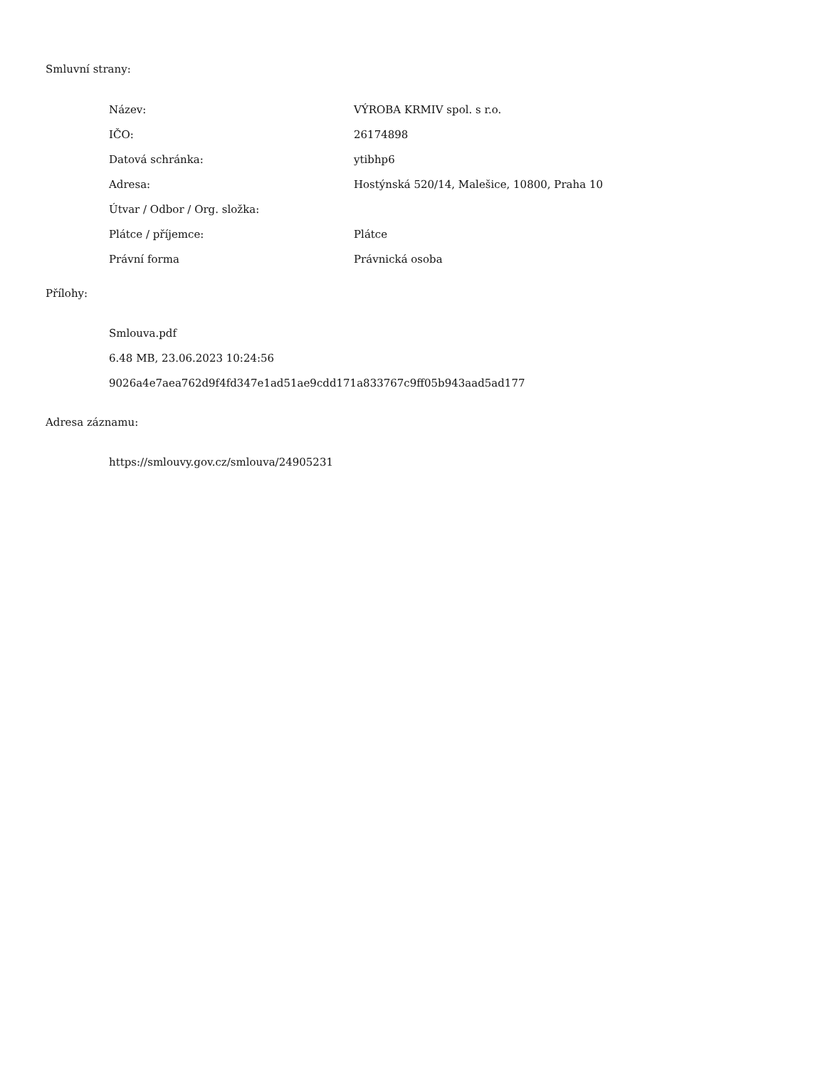Smluvní strany:
| Název: | VÝROBA KRMIV spol. s r.o. |
| IČO: | 26174898 |
| Datová schránka: | ytibhp6 |
| Adresa: | Hostýnská 520/14, Malešice, 10800, Praha 10 |
| Útvar / Odbor / Org. složka: | |
| Plátce / příjemce: | Plátce |
| Právní forma | Právnická osoba |
Přílohy:
Smlouva.pdf
6.48 MB, 23.06.2023 10:24:56
9026a4e7aea762d9f4fd347e1ad51ae9cdd171a833767c9ff05b943aad5ad177
Adresa záznamu:
https://smlouvy.gov.cz/smlouva/24905231